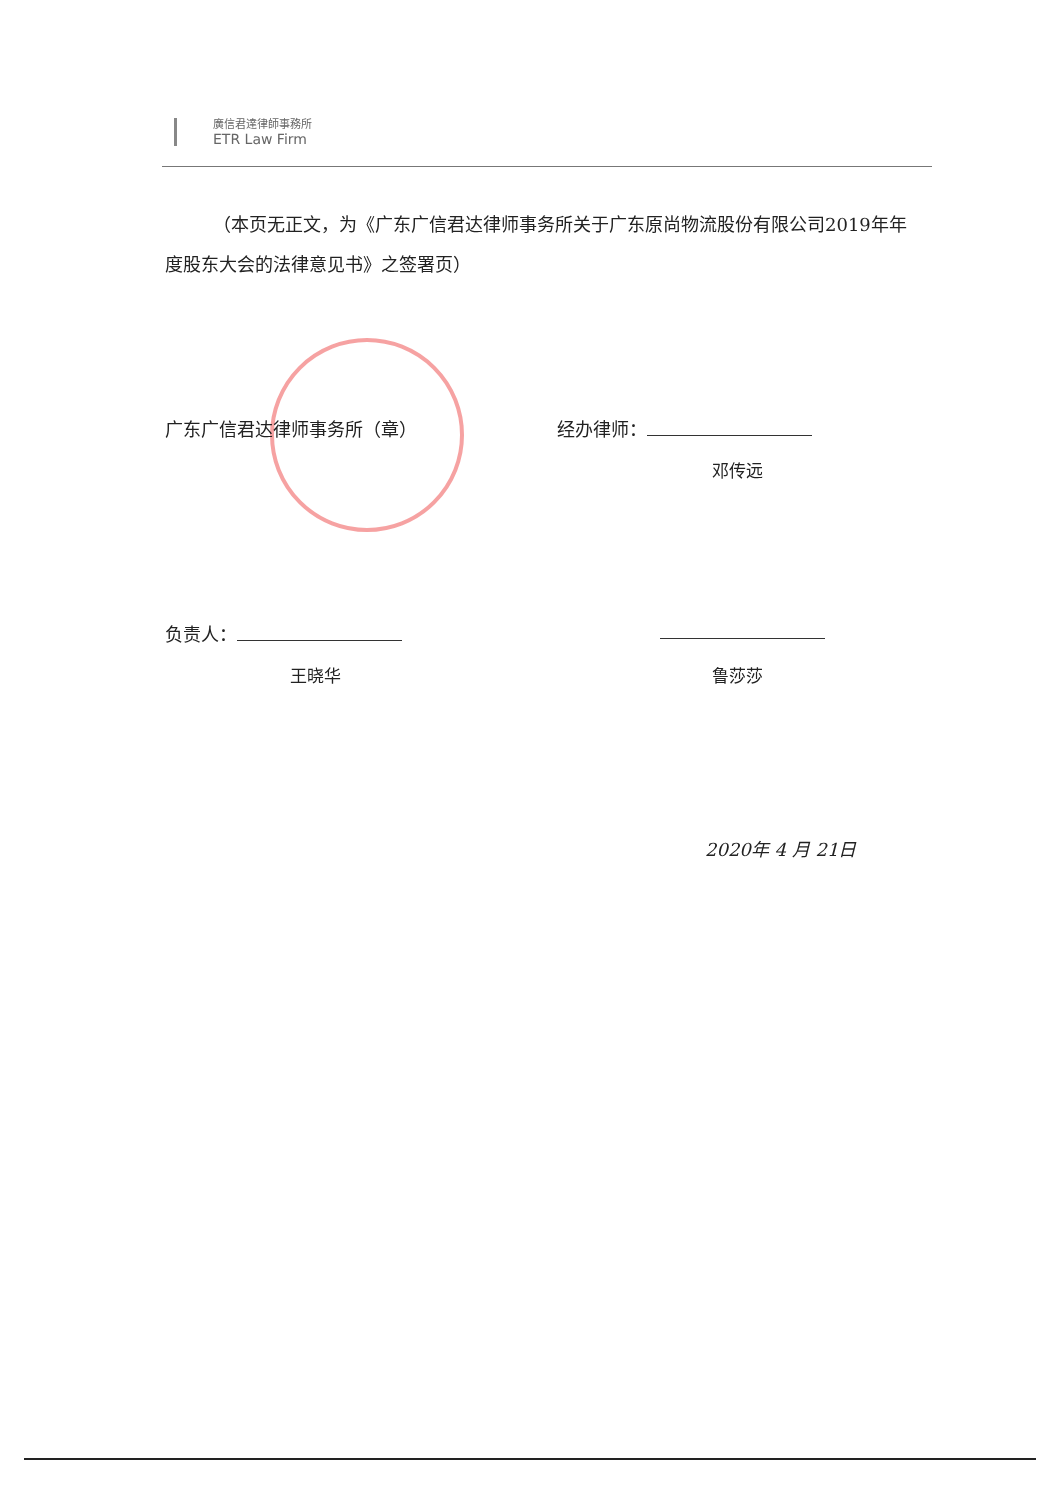廣信君達律師事務所
ETR Law Firm
（本页无正文，为《广东广信君达律师事务所关于广东原尚物流股份有限公司2019年年度股东大会的法律意见书》之签署页）
广东广信君达律师事务所（章） 经办律师：
邓传远
负责人：
王晓华 鲁莎莎
2020年 4 月 21日